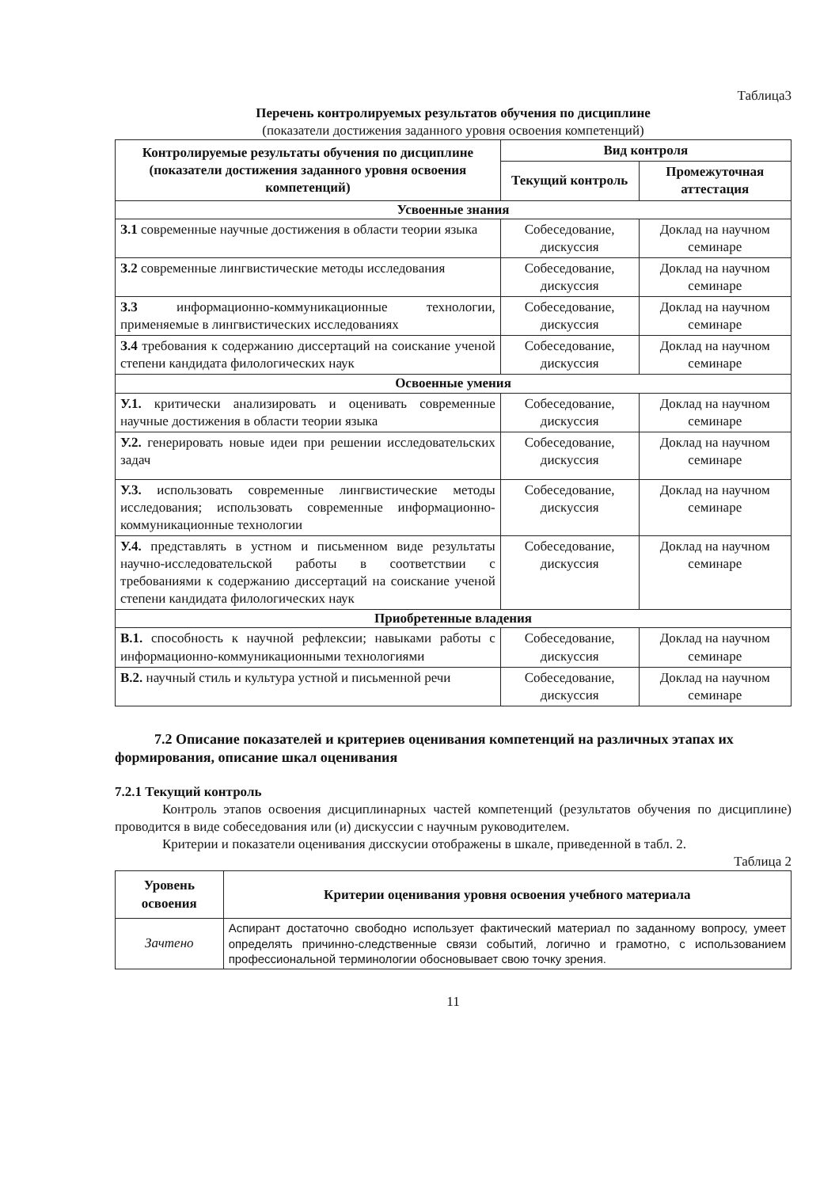Таблица3
Перечень контролируемых результатов обучения по дисциплине
(показатели достижения заданного уровня освоения компетенций)
| Контролируемые результаты обучения по дисциплине (показатели достижения заданного уровня освоения компетенций) | Вид контроля | |
| --- | --- | --- |
| | Текущий контроль | Промежуточная аттестация |
| Усвоенные знания | | |
| З.1 современные научные достижения в области теории языка | Собеседование, дискуссия | Доклад на научном семинаре |
| З.2 современные лингвистические методы исследования | Собеседование, дискуссия | Доклад на научном семинаре |
| З.3 информационно-коммуникационные технологии, применяемые в лингвистических исследованиях | Собеседование, дискуссия | Доклад на научном семинаре |
| З.4 требования к содержанию диссертаций на соискание ученой степени кандидата филологических наук | Собеседование, дискуссия | Доклад на научном семинаре |
| Освоенные умения | | |
| У.1. критически анализировать и оценивать современные научные достижения в области теории языка | Собеседование, дискуссия | Доклад на научном семинаре |
| У.2. генерировать новые идеи при решении исследовательских задач | Собеседование, дискуссия | Доклад на научном семинаре |
| У.3. использовать современные лингвистические методы исследования; использовать современные информационно-коммуникационные технологии | Собеседование, дискуссия | Доклад на научном семинаре |
| У.4. представлять в устном и письменном виде результаты научно-исследовательской работы в соответствии с требованиями к содержанию диссертаций на соискание ученой степени кандидата филологических наук | Собеседование, дискуссия | Доклад на научном семинаре |
| Приобретенные владения | | |
| В.1. способность к научной рефлексии; навыками работы с информационно-коммуникационными технологиями | Собеседование, дискуссия | Доклад на научном семинаре |
| В.2. научный стиль и культура устной и письменной речи | Собеседование, дискуссия | Доклад на научном семинаре |
7.2 Описание показателей и критериев оценивания компетенций на различных этапах их формирования, описание шкал оценивания
7.2.1 Текущий контроль
Контроль этапов освоения дисциплинарных частей компетенций (результатов обучения по дисциплине) проводится в виде собеседования или (и) дискуссии с научным руководителем.
Критерии и показатели оценивания дисскусии отображены в шкале, приведенной в табл. 2.
Таблица 2
| Уровень освоения | Критерии оценивания уровня освоения учебного материала |
| --- | --- |
| Зачтено | Аспирант достаточно свободно использует фактический материал по заданному вопросу, умеет определять причинно-следственные связи событий, логично и грамотно, с использованием профессиональной терминологии обосновывает свою точку зрения. |
11